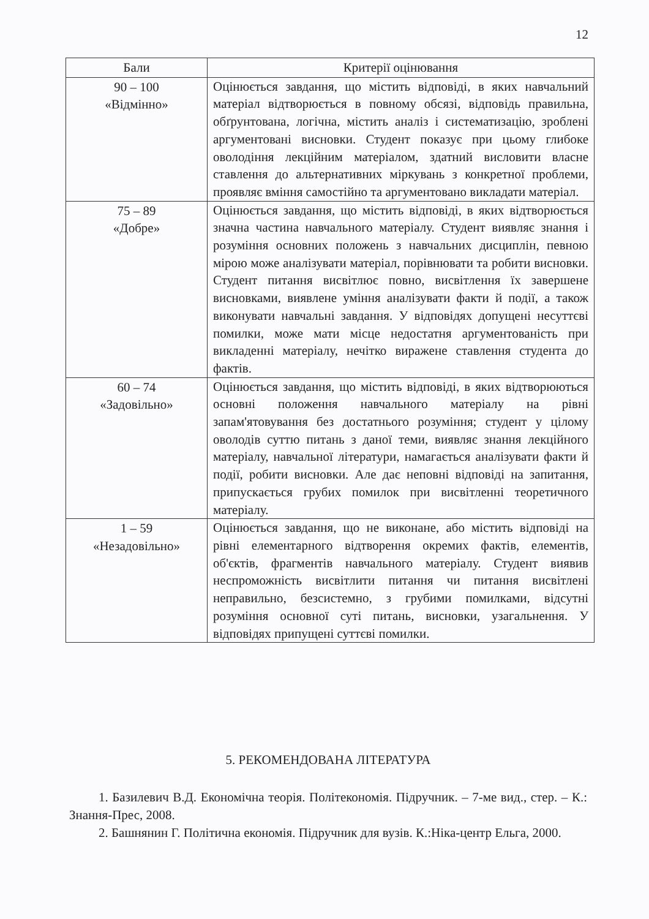12
| Бали | Критерії оцінювання |
| --- | --- |
| 90 – 100 «Відмінно» | Оцінюється завдання, що містить відповіді, в яких навчальний матеріал відтворюється в повному обсязі, відповідь правильна, обґрунтована, логічна, містить аналіз і систематизацію, зроблені аргументовані висновки. Студент показує при цьому глибоке оволодіння лекційним матеріалом, здатний висловити власне ставлення до альтернативних міркувань з конкретної проблеми, проявляє вміння самостійно та аргументовано викладати матеріал. |
| 75 – 89 «Добре» | Оцінюється завдання, що містить відповіді, в яких відтворюється значна частина навчального матеріалу. Студент виявляє знання і розуміння основних положень з навчальних дисциплін, певною мірою може аналізувати матеріал, порівнювати та робити висновки. Студент питання висвітлює повно, висвітлення їх завершене висновками, виявлене уміння аналізувати факти й події, а також виконувати навчальні завдання. У відповідях допущені несуттєві помилки, може мати місце недостатня аргументованість при викладенні матеріалу, нечітко виражене ставлення студента до фактів. |
| 60 – 74 «Задовільно» | Оцінюється завдання, що містить відповіді, в яких відтворюються основні положення навчального матеріалу на рівні запам'ятовування без достатнього розуміння; студент у цілому оволодів суттю питань з даної теми, виявляє знання лекційного матеріалу, навчальної літератури, намагається аналізувати факти й події, робити висновки. Але дає неповні відповіді на запитання, припускається грубих помилок при висвітленні теоретичного матеріалу. |
| 1 – 59 «Незадовільно» | Оцінюється завдання, що не виконане, або містить відповіді на рівні елементарного відтворення окремих фактів, елементів, об'єктів, фрагментів навчального матеріалу. Студент виявив неспроможність висвітлити питання чи питання висвітлені неправильно, безсистемно, з грубими помилками, відсутні розуміння основної суті питань, висновки, узагальнення. У відповідях припущені суттєві помилки. |
5. РЕКОМЕНДОВАНА ЛІТЕРАТУРА
1. Базилевич В.Д. Економічна теорія. Політекономія. Підручник. – 7-ме вид., стер. – К.: Знання-Прес, 2008.
2. Башнянин Г. Політична економія. Підручник для вузів. К.:Ніка-центр Ельга, 2000.